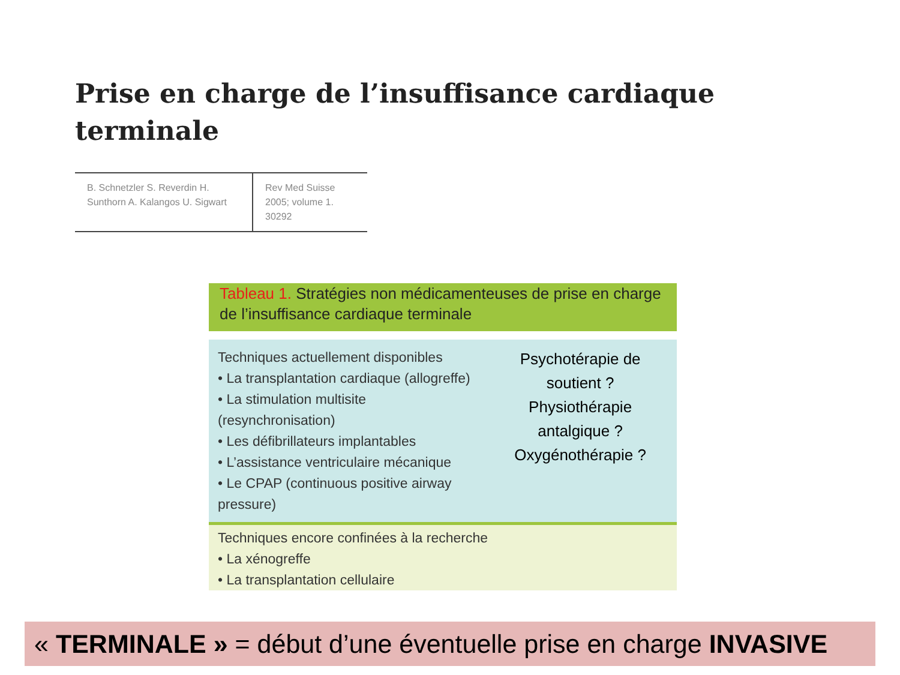Prise en charge de l’insuffisance cardiaque
terminale
| B. Schnetzler S. Reverdin H. Sunthorn A. Kalangos U. Sigwart | Rev Med Suisse 2005; volume 1. 30292 |
Tableau 1. Stratégies non médicamenteuses de prise en charge de l’insuffisance cardiaque terminale
Techniques actuellement disponibles
• La transplantation cardiaque (allogreffe)
• La stimulation multisite (resynchronisation)
• Les défibrillateurs implantables
• L’assistance ventriculaire mécanique
• Le CPAP (continuous positive airway pressure)
Psychotérapie de soutient ?
Physiothérapie antalgique ?
Oxygénothérapie ?
Techniques encore confinées à la recherche
• La xénogreffe
• La transplantation cellulaire
« TERMINALE » = début d’une éventuelle prise en charge INVASIVE